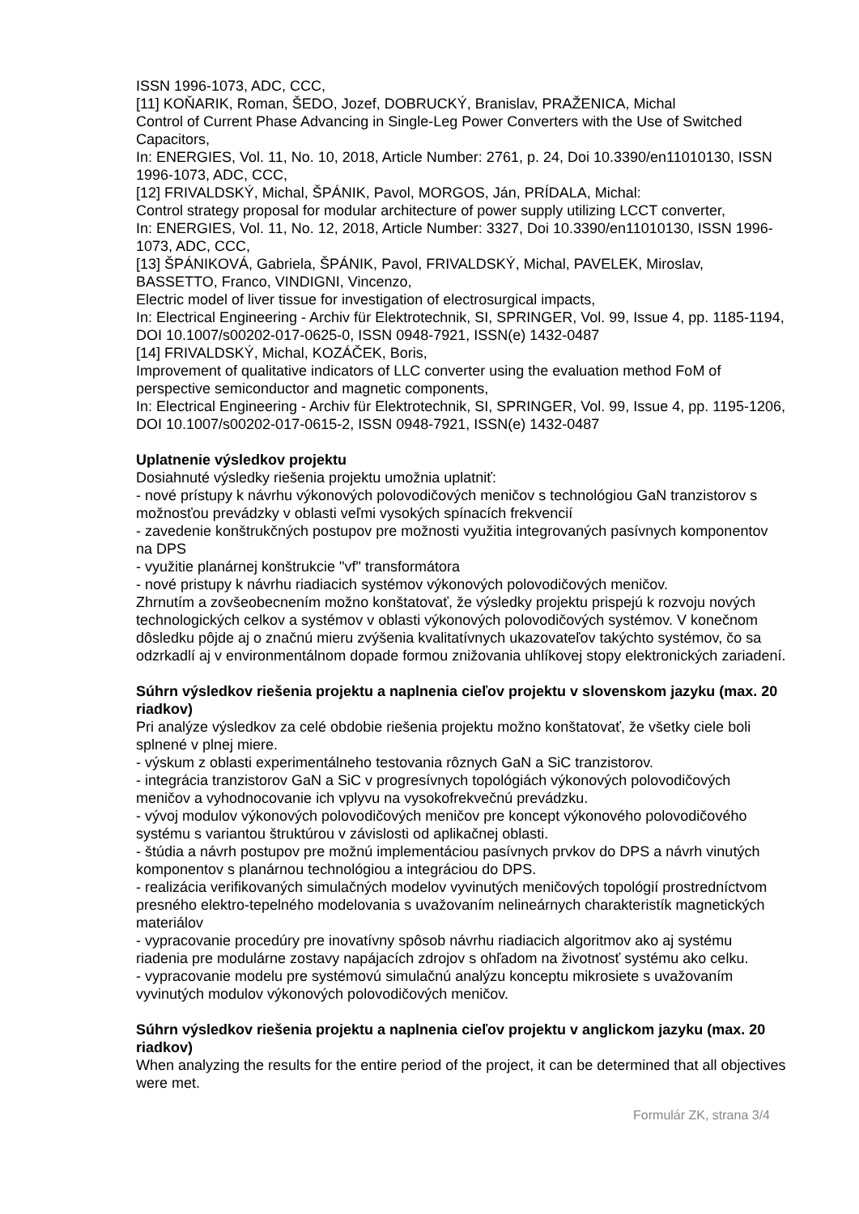ISSN 1996-1073, ADC, CCC,
[11] KOŇARIK, Roman, ŠEDO, Jozef, DOBRUCKÝ, Branislav, PRAŽENICA, Michal
Control of Current Phase Advancing in Single-Leg Power Converters with the Use of Switched Capacitors,
In: ENERGIES, Vol. 11, No. 10, 2018, Article Number: 2761, p. 24, Doi 10.3390/en11010130, ISSN 1996-1073, ADC, CCC,
[12] FRIVALDSKÝ, Michal, ŠPÁNIK, Pavol, MORGOS, Ján, PRÍDALA, Michal:
Control strategy proposal for modular architecture of power supply utilizing LCCT converter,
In: ENERGIES, Vol. 11, No. 12, 2018, Article Number: 3327, Doi 10.3390/en11010130, ISSN 1996-1073, ADC, CCC,
[13] ŠPÁNIKOVÁ, Gabriela, ŠPÁNIK, Pavol, FRIVALDSKÝ, Michal, PAVELEK, Miroslav, BASSETTO, Franco, VINDIGNI, Vincenzo,
Electric model of liver tissue for investigation of electrosurgical impacts,
In: Electrical Engineering - Archiv für Elektrotechnik, SI, SPRINGER, Vol. 99, Issue 4, pp. 1185-1194, DOI 10.1007/s00202-017-0625-0, ISSN 0948-7921, ISSN(e) 1432-0487
[14] FRIVALDSKÝ, Michal, KOZÁČEK, Boris,
Improvement of qualitative indicators of LLC converter using the evaluation method FoM of perspective semiconductor and magnetic components,
In: Electrical Engineering - Archiv für Elektrotechnik, SI, SPRINGER, Vol. 99, Issue 4, pp. 1195-1206, DOI 10.1007/s00202-017-0615-2, ISSN 0948-7921, ISSN(e) 1432-0487
Uplatnenie výsledkov projektu
Dosiahnuté výsledky riešenia projektu umožnia uplatniť:
- nové prístupy k návrhu výkonových polovodičových meničov s technológiou GaN tranzistorov s možnosťou prevádzky v oblasti veľmi vysokých spínacích frekvencií
- zavedenie konštrukčných postupov pre možnosti využitia integrovaných pasívnych komponentov na DPS
- využitie planárnej konštrukcie "vf" transformátora
- nové pristupy k návrhu riadiacich systémov výkonových polovodičových meničov.
Zhrnutím a zovšeobecnením možno konštatovať, že výsledky projektu prispejú k rozvoju nových technologických celkov a systémov v oblasti výkonových polovodičových systémov. V konečnom dôsledku pôjde aj o značnú mieru zvýšenia kvalitatívnych ukazovateľov takýchto systémov, čo sa odzrkadlí aj v environmentálnom dopade formou znižovania uhlíkovej stopy elektronických zariadení.
Súhrn výsledkov riešenia projektu a naplnenia cieľov projektu v slovenskom jazyku (max. 20 riadkov)
Pri analýze výsledkov za celé obdobie riešenia projektu možno konštatovať, že všetky ciele boli splnené v plnej miere.
- výskum z oblasti experimentálneho testovania rôznych GaN a SiC tranzistorov.
- integrácia tranzistorov GaN a SiC v progresívnych topológiách výkonových polovodičových meničov a vyhodnocovanie ich vplyvu na vysokofrekvečnú prevádzku.
- vývoj modulov výkonových polovodičových meničov pre koncept výkonového polovodičového systému s variantou štruktúrou v závislosti od aplikačnej oblasti.
- štúdia a návrh postupov pre možnú implementáciou pasívnych prvkov do DPS a návrh vinutých komponentov s planárnou technológiou a integráciou do DPS.
- realizácia verifikovaných simulačných modelov vyvinutých meničových topológií prostredníctvom presného elektro-tepelného modelovania s uvažovaním nelineárnych charakteristík magnetických materiálov
- vypracovanie procedúry pre inovatívny spôsob návrhu riadiacich algoritmov ako aj systému riadenia pre modulárne zostavy napájacích zdrojov s ohľadom na životnosť systému ako celku.
- vypracovanie modelu pre systémovú simulačnú analýzu konceptu mikrosiete s uvažovaním vyvinutých modulov výkonových polovodičových meničov.
Súhrn výsledkov riešenia projektu a naplnenia cieľov projektu v anglickom jazyku (max. 20 riadkov)
When analyzing the results for the entire period of the project, it can be determined that all objectives were met.
Formulár ZK, strana 3/4